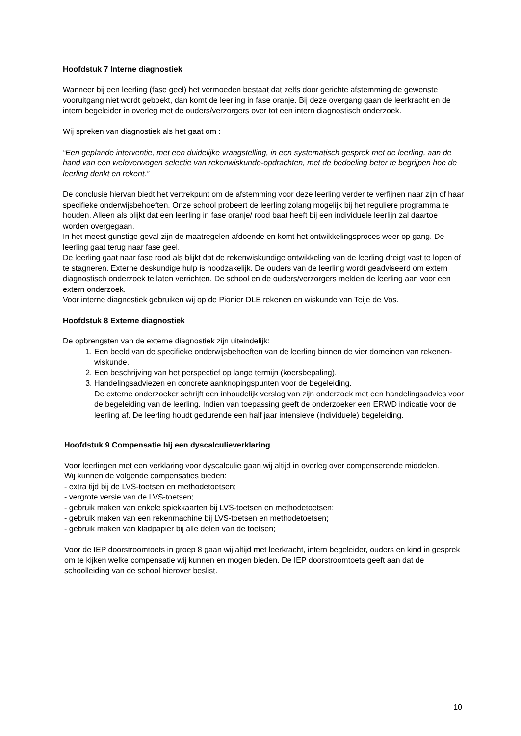Hoofdstuk 7 Interne diagnostiek
Wanneer bij een leerling (fase geel) het vermoeden bestaat dat zelfs door gerichte afstemming de gewenste vooruitgang niet wordt geboekt, dan komt de leerling in fase oranje. Bij deze overgang gaan de leerkracht en de intern begeleider in overleg met de ouders/verzorgers over tot een intern diagnostisch onderzoek.
Wij spreken van diagnostiek als het gaat om :
“Een geplande interventie, met een duidelijke vraagstelling, in een systematisch gesprek met de leerling, aan de hand van een weloverwogen selectie van rekenwiskunde-opdrachten, met de bedoeling beter te begrijpen hoe de leerling denkt en rekent.”
De conclusie hiervan biedt het vertrekpunt om de afstemming voor deze leerling verder te verfijnen naar zijn of haar specifieke onderwijsbehoeften. Onze school probeert de leerling zolang mogelijk bij het reguliere programma te houden. Alleen als blijkt dat een leerling in fase oranje/ rood baat heeft bij een individuele leerlijn zal daartoe worden overgegaan.
In het meest gunstige geval zijn de maatregelen afdoende en komt het ontwikkelingsproces weer op gang. De leerling gaat terug naar fase geel.
De leerling gaat naar fase rood als blijkt dat de rekenwiskundige ontwikkeling van de leerling dreigt vast te lopen of te stagneren. Externe deskundige hulp is noodzakelijk. De ouders van de leerling wordt geadviseerd om extern diagnostisch onderzoek te laten verrichten. De school en de ouders/verzorgers melden de leerling aan voor een extern onderzoek.
Voor interne diagnostiek gebruiken wij op de Pionier DLE rekenen en wiskunde van Teije de Vos.
Hoofdstuk 8 Externe diagnostiek
De opbrengsten van de externe diagnostiek zijn uiteindelijk:
1. Een beeld van de specifieke onderwijsbehoeften van de leerling binnen de vier domeinen van rekenen-wiskunde.
2. Een beschrijving van het perspectief op lange termijn (koersbepaling).
3. Handelingsadviezen en concrete aanknopingspunten voor de begeleiding.
De externe onderzoeker schrijft een inhoudelijk verslag van zijn onderzoek met een handelingsadvies voor de begeleiding van de leerling. Indien van toepassing geeft de onderzoeker een ERWD indicatie voor de leerling af. De leerling houdt gedurende een half jaar intensieve (individuele) begeleiding.
Hoofdstuk 9 Compensatie bij een dyscalculieverklaring
Voor leerlingen met een verklaring voor dyscalculie gaan wij altijd in overleg over compenserende middelen.
Wij kunnen de volgende compensaties bieden:
- extra tijd bij de LVS-toetsen en methodetoetsen;
- vergrote versie van de LVS-toetsen;
- gebruik maken van enkele spiekkaarten bij LVS-toetsen en methodetoetsen;
- gebruik maken van een rekenmachine bij LVS-toetsen en methodetoetsen;
- gebruik maken van kladpapier bij alle delen van de toetsen;
Voor de IEP doorstroomtoets in groep 8 gaan wij altijd met leerkracht, intern begeleider, ouders en kind in gesprek om te kijken welke compensatie wij kunnen en mogen bieden. De IEP doorstroomtoets geeft aan dat de schoolleiding van de school hierover beslist.
10